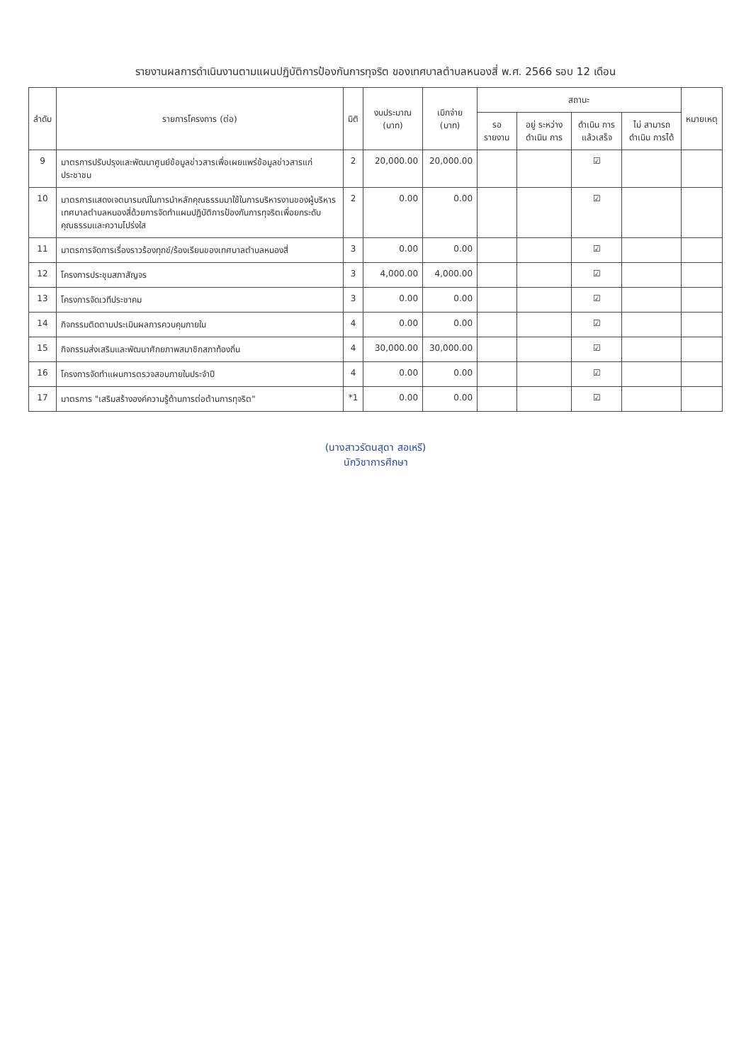รายงานผลการดำเนินงานตามแผนปฏิบัติการป้องกันการทุจริต ของเทศบาลตำบลหนองสี่ พ.ศ. 2566 รอบ 12 เดือน
| ลำดับ | รายการโครงการ (ต่อ) | มิติ | งบประมาณ (บาท) | เบิกจ่าย (บาท) | สถานะ | | | | หมายเหตุ |
| --- | --- | --- | --- | --- | --- | --- | --- | --- | --- |
| | | | | | รอ รายงาน | อยู่ ระหว่าง ดำเนิน การ | ดำเนิน การ แล้วเสร็จ | ไม่ สามารถ ดำเนิน การได้ | |
| 9 | มาตรการปรับปรุงและพัฒนาศูนย์ข้อมูลข่าวสารเพื่อเผยแพร่ข้อมูลข่าวสารแก่ประชาชน | 2 | 20,000.00 | 20,000.00 | | | ☑ | | |
| 10 | มาตรการแสดงเจตนารมณ์ในการนำหลักคุณธรรมมาใช้ในการบริหารงานของผู้บริหารเทศบาลตำบลหนองสี่ด้วยการจัดทำแผนปฏิบัติการป้องกันการทุจริตเพื่อยกระดับคุณธรรมและความโปร่งใส | 2 | 0.00 | 0.00 | | | ☑ | | |
| 11 | มาตรการจัดการเรื่องราวร้องทุกข์/ร้องเรียนของเทศบาลตำบลหนองสี่ | 3 | 0.00 | 0.00 | | | ☑ | | |
| 12 | โครงการประชุมสภาสัญจร | 3 | 4,000.00 | 4,000.00 | | | ☑ | | |
| 13 | โครงการจัดเวทีประชาคม | 3 | 0.00 | 0.00 | | | ☑ | | |
| 14 | กิจกรรมติดตามประเมินผลการควบคุมภายใน | 4 | 0.00 | 0.00 | | | ☑ | | |
| 15 | กิจกรรมส่งเสริมและพัฒนาศักยภาพสมาชิกสภาท้องถิ่น | 4 | 30,000.00 | 30,000.00 | | | ☑ | | |
| 16 | โครงการจัดทำแผนการตรวจสอบภายในประจำปี | 4 | 0.00 | 0.00 | | | ☑ | | |
| 17 | มาตรการ "เสริมสร้างองค์ความรู้ด้านการต่อต้านการทุจริต" | *1 | 0.00 | 0.00 | | | ☑ | | |
(นางสาวรัตนสุดา สอเหรี)
นักวิชาการศึกษา